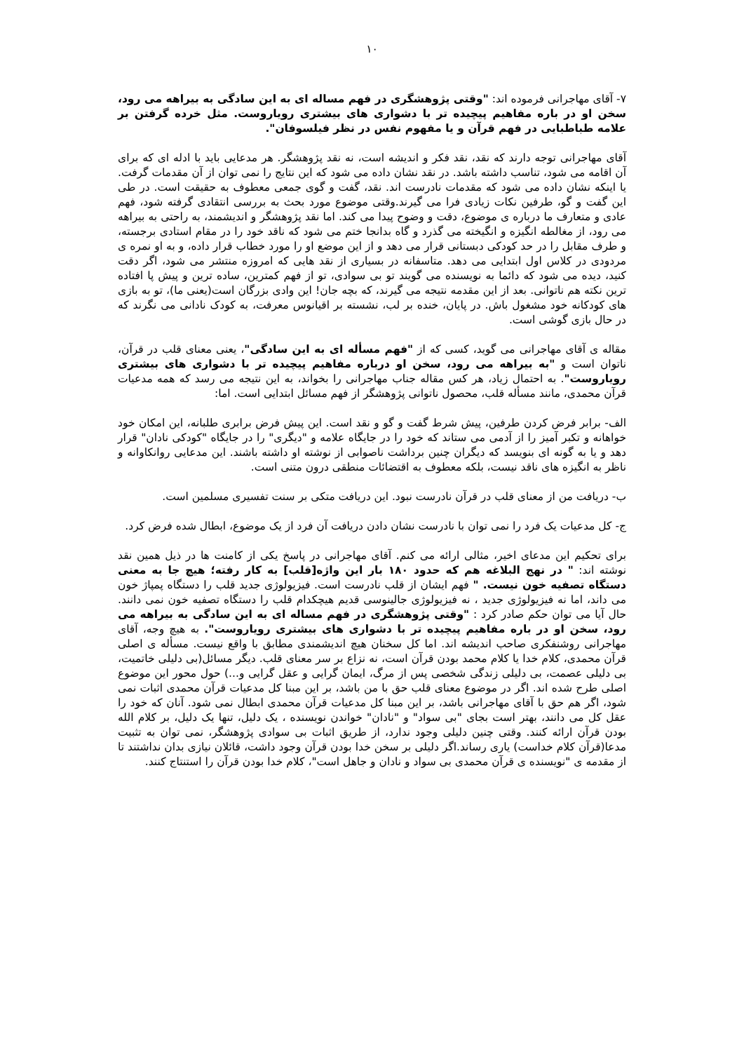۱۰
۷- آقای مهاجرانی فرموده اند: "وقتی پژوهشگری در فهم مساله ای به این سادگی به بیراهه می رود، سخن او در باره مفاهیم پیچیده تر با دشواری های بیشتری رویاروست. مثل خرده گرفتن بر علامه طباطبایی در فهم قرآن و یا مفهوم نفس در نظر فیلسوفان".
آقای مهاجرانی توجه دارند که نقد، نقد فکر و اندیشه است، نه نقد پژوهشگر. هر مدعایی باید با ادله ای که برای آن اقامه می شود، تناسب داشته باشد. در نقد نشان داده می شود که این نتایج را نمی توان از آن مقدمات گرفت. یا اینکه نشان داده می شود که مقدمات نادرست اند. نقد، گفت و گوی جمعی معطوف به حقیقت است. در طی این گفت و گو، طرفین نکات زیادی فرا می گیرند.وقتی موضوع مورد بحث به بررسی انتقادی گرفته شود، فهم عادی و متعارف ما درباره ی موضوع، دقت و وضوح پیدا می کند. اما نقد پژوهشگر و اندیشمند، به راحتی به بیراهه می رود، از مغالطه انگیزه و انگیخته می گذرد و گاه بدانجا ختم می شود که ناقد خود را در مقام استادی برجسته، و طرف مقابل را در حد کودکی دبستانی قرار می دهد و از این موضع او را مورد خطاب قرار داده، و به او نمره ی مردودی در کلاس اول ابتدایی می دهد. متاسفانه در بسیاری از نقد هایی که امروزه منتشر می شود، اگر دقت کنید، دیده می شود که دائما به نویسنده می گویند تو بی سوادی، تو از فهم کمترین، ساده ترین و پیش پا افتاده ترین نکته هم ناتوانی. بعد از این مقدمه نتیجه می گیرند، که بچه جان! این وادی بزرگان است(یعنی ما)، تو به بازی های کودکانه خود مشغول باش. در پایان، خنده بر لب، نشسته بر اقیانوس معرفت، به کودک نادانی می نگرند که در حال بازی گوشی است.
مقاله ی آقای مهاجرانی می گوید، کسی که از "فهم مسأله ای به این سادگی"، یعنی معنای قلب در قرآن، ناتوان است و "به بیراهه می رود، سخن او درباره مفاهیم پیچیده تر با دشواری های بیشتری رویاروست". به احتمال زیاد، هر کس مقاله جناب مهاجرانی را بخواند، به این نتیجه می رسد که همه مدعیات قرآن محمدی، مانند مسأله قلب، محصول ناتوانی پژوهشگر از فهم مسائل ابتدایی است. اما:
الف- برابر فرض کردن طرفین، پیش شرط گفت و گو و نقد است. این پیش فرض برابری طلبانه، این امکان خود خواهانه و تکبر آمیز را از آدمی می ستاند که خود را در جایگاه علامه و "دیگری" را در جایگاه "کودکی نادان" قرار دهد و یا به گونه ای بنویسد که دیگران چنین برداشت ناصوابی از نوشته او داشته باشند. این مدعایی روانکاوانه و ناظر به انگیزه های ناقد نیست، بلکه معطوف به اقتضائات منطقی درون متنی است.
ب- دریافت من از معنای قلب در قرآن نادرست نبود. این دریافت متکی بر سنت تفسیری مسلمین است.
ج- کل مدعیات یک فرد را نمی توان با نادرست نشان دادن دریافت آن فرد از یک موضوع، ابطال شده فرض کرد.
برای تحکیم این مدعای اخیر، مثالی ارائه می کنم. آقای مهاجرانی در پاسخ یکی از کامنت ها در ذیل همین نقد نوشته اند: " در نهج البلاغه هم که حدود ۱۸۰ بار این واژه[قلب] به کار رفته؛ هیچ جا به معنی دستگاه تصفیه خون نیست. " فهم ایشان از قلب نادرست است. فیزیولوژی جدید قلب را دستگاه پمپاژ خون می داند، اما نه فیزیولوژی جدید ، نه فیزیولوژی جالینوسی قدیم هیچکدام قلب را دستگاه تصفیه خون نمی دانند. حال آیا می توان حکم صادر کرد : "وقتی پژوهشگری در فهم مساله ای به این سادگی به بیراهه می رود، سخن او در باره مفاهیم پیچیده تر با دشواری های بیشتری رویاروست". به هیچ وجه، آقای مهاجرانی روشنفکری صاحب اندیشه اند. اما کل سخنان هیچ اندیشمندی مطابق با واقع نیست. مسأله ی اصلی قرآن محمدی، کلام خدا یا کلام محمد بودن قرآن است، نه نزاع بر سر معنای قلب. دیگر مسائل(بی دلیلی خاتمیت، بی دلیلی عصمت، بی دلیلی زندگی شخصی پس از مرگ، ایمان گرایی و عقل گرایی و...) حول محور این موضوع اصلی طرح شده اند. اگر در موضوع معنای قلب حق با من باشد، بر این مبنا کل مدعیات قرآن محمدی اثبات نمی شود، اگر هم حق با آقای مهاجرانی باشد، بر این مبنا کل مدعیات قرآن محمدی ابطال نمی شود. آنان که خود را عقل کل می دانند، بهتر است بجای "بی سواد" و "نادان" خواندن نویسنده ، یک دلیل، تنها یک دلیل، بر کلام الله بودن قرآن ارائه کنند. وقتی چنین دلیلی وجود ندارد، از طریق اثبات بی سوادی پژوهشگر، نمی توان به تثبیت مدعا(قرآن کلام خداست) یاری رساند.اگر دلیلی بر سخن خدا بودن قرآن وجود داشت، قائلان نیازی بدان نداشتند تا از مقدمه ی "نویسنده ی قرآن محمدی بی سواد و نادان و جاهل است"، کلام خدا بودن قرآن را استنتاج کنند.